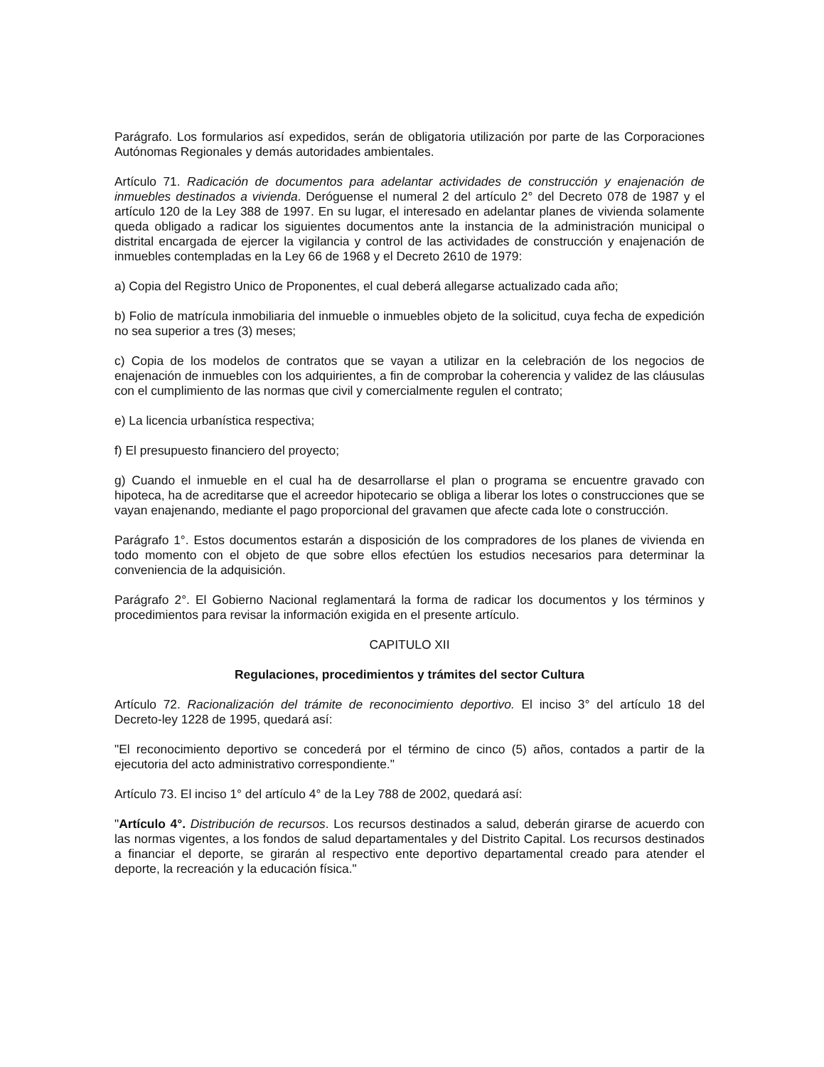Parágrafo. Los formularios así expedidos, serán de obligatoria utilización por parte de las Corporaciones Autónomas Regionales y demás autoridades ambientales.
Artículo 71. Radicación de documentos para adelantar actividades de construcción y enajenación de inmuebles destinados a vivienda. Deróguense el numeral 2 del artículo 2° del Decreto 078 de 1987 y el artículo 120 de la Ley 388 de 1997. En su lugar, el interesado en adelantar planes de vivienda solamente queda obligado a radicar los siguientes documentos ante la instancia de la administración municipal o distrital encargada de ejercer la vigilancia y control de las actividades de construcción y enajenación de inmuebles contempladas en la Ley 66 de 1968 y el Decreto 2610 de 1979:
a) Copia del Registro Unico de Proponentes, el cual deberá allegarse actualizado cada año;
b) Folio de matrícula inmobiliaria del inmueble o inmuebles objeto de la solicitud, cuya fecha de expedición no sea superior a tres (3) meses;
c) Copia de los modelos de contratos que se vayan a utilizar en la celebración de los negocios de enajenación de inmuebles con los adquirientes, a fin de comprobar la coherencia y validez de las cláusulas con el cumplimiento de las normas que civil y comercialmente regulen el contrato;
e) La licencia urbanística respectiva;
f) El presupuesto financiero del proyecto;
g) Cuando el inmueble en el cual ha de desarrollarse el plan o programa se encuentre gravado con hipoteca, ha de acreditarse que el acreedor hipotecario se obliga a liberar los lotes o construcciones que se vayan enajenando, mediante el pago proporcional del gravamen que afecte cada lote o construcción.
Parágrafo 1°. Estos documentos estarán a disposición de los compradores de los planes de vivienda en todo momento con el objeto de que sobre ellos efectúen los estudios necesarios para determinar la conveniencia de la adquisición.
Parágrafo 2°. El Gobierno Nacional reglamentará la forma de radicar los documentos y los términos y procedimientos para revisar la información exigida en el presente artículo.
CAPITULO XII
Regulaciones, procedimientos y trámites del sector Cultura
Artículo 72. Racionalización del trámite de reconocimiento deportivo. El inciso 3° del artículo 18 del Decreto-ley 1228 de 1995, quedará así:
"El reconocimiento deportivo se concederá por el término de cinco (5) años, contados a partir de la ejecutoria del acto administrativo correspondiente."
Artículo 73. El inciso 1° del artículo 4° de la Ley 788 de 2002, quedará así:
"Artículo 4°. Distribución de recursos. Los recursos destinados a salud, deberán girarse de acuerdo con las normas vigentes, a los fondos de salud departamentales y del Distrito Capital. Los recursos destinados a financiar el deporte, se girarán al respectivo ente deportivo departamental creado para atender el deporte, la recreación y la educación física."